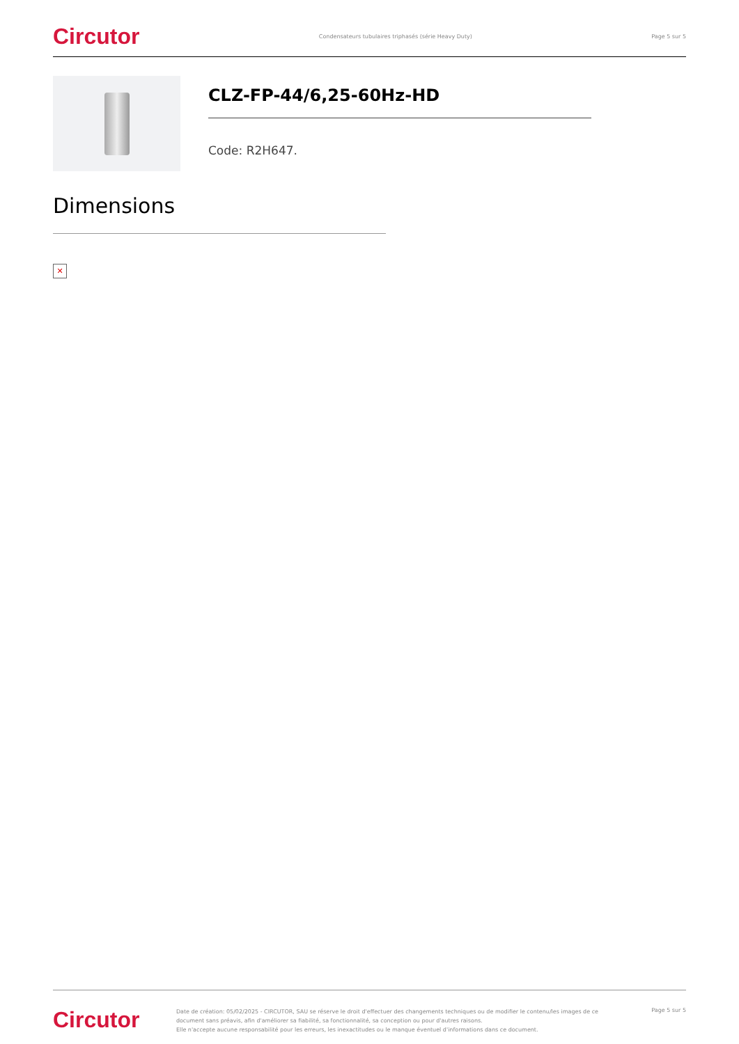Circutor Condensateurs tubulaires triphasés (série Heavy Duty) Page 5 sur 5
CLZ-FP-44/6,25-60Hz-HD
Code: R2H647.
Dimensions
✕
Circutor
Date de création: 05/02/2025 - CIRCUTOR, SAU se réserve le droit d'effectuer des changements techniques ou de modifier le contenu/les images de ce document sans préavis, afin d'améliorer sa fiabilité, sa fonctionnalité, sa conception ou pour d'autres raisons.
Elle n'accepte aucune responsabilité pour les erreurs, les inexactitudes ou le manque éventuel d'informations dans ce document.
Page 5 sur 5